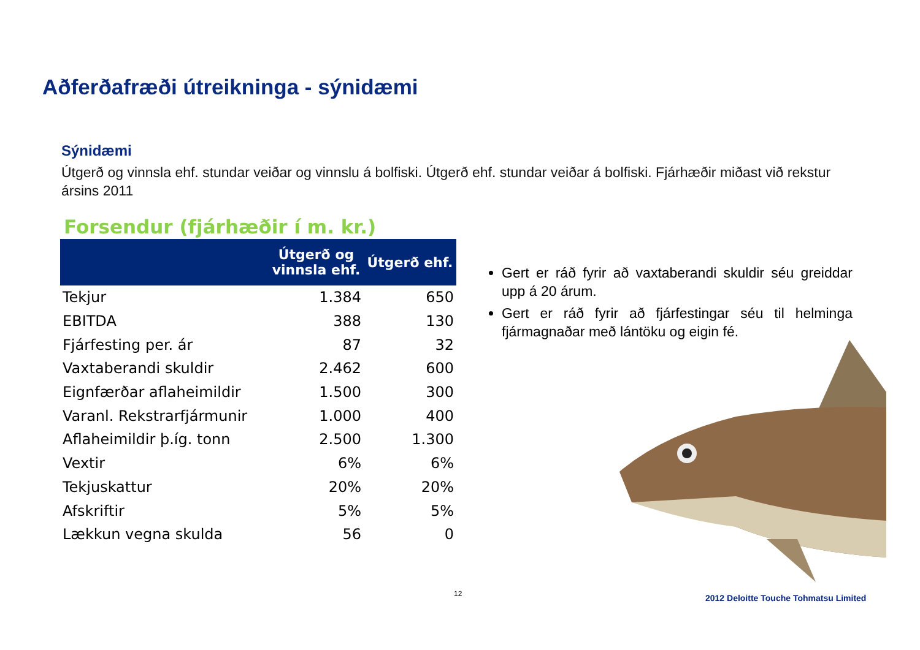Aðferðafræði útreikninga - sýnidæmi
Sýnidæmi
Útgerð og vinnsla ehf. stundar veiðar og vinnslu á bolfiski. Útgerð ehf. stundar veiðar á bolfiski. Fjárhæðir miðast við rekstur ársins 2011
Forsendur (fjárhæðir í m. kr.)
| | Útgerð og vinnsla ehf. | Útgerð ehf. |
| --- | --- | --- |
| Tekjur | 1.384 | 650 |
| EBITDA | 388 | 130 |
| Fjárfesting per. ár | 87 | 32 |
| Vaxtaberandi skuldir | 2.462 | 600 |
| Eignfærðar aflaheimildir | 1.500 | 300 |
| Varanl. Rekstrarfjármunir | 1.000 | 400 |
| Aflaheimildir þ.íg. tonn | 2.500 | 1.300 |
| Vextir | 6% | 6% |
| Tekjuskattur | 20% | 20% |
| Afskriftir | 5% | 5% |
| Lækkun vegna skulda | 56 | 0 |
Gert er ráð fyrir að vaxtaberandi skuldir séu greiddar upp á 20 árum.
Gert er ráð fyrir að fjárfestingar séu til helminga fjármagnaðar með lántöku og eigin fé.
12
2012 Deloitte Touche Tohmatsu Limited